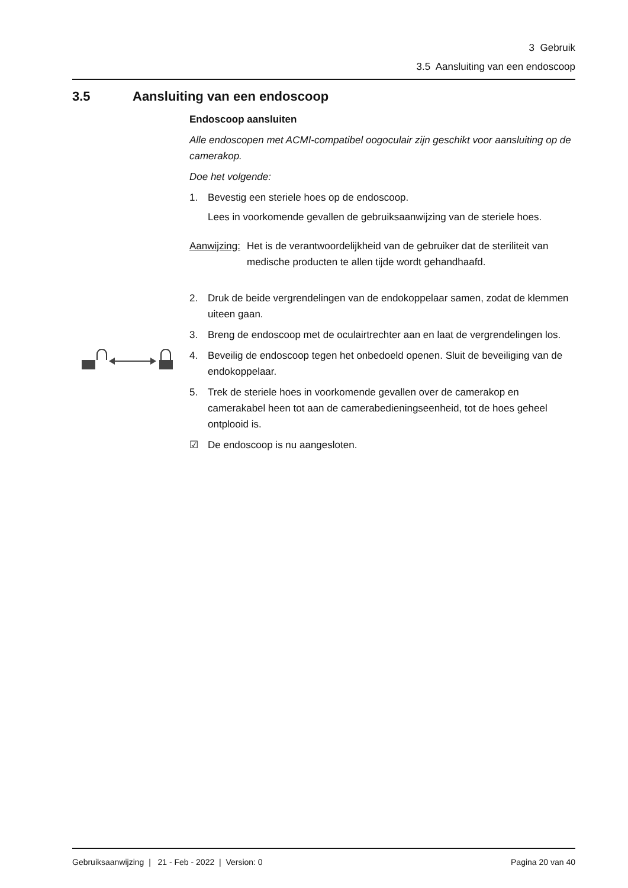3 Gebruik
3.5 Aansluiting van een endoscoop
3.5 Aansluiting van een endoscoop
Endoscoop aansluiten
Alle endoscopen met ACMI-compatibel oogoculair zijn geschikt voor aansluiting op de camerakop.
Doe het volgende:
1. Bevestig een steriele hoes op de endoscoop.
Lees in voorkomende gevallen de gebruiksaanwijzing van de steriele hoes.
Aanwijzing:
Het is de verantwoordelijkheid van de gebruiker dat de steriliteit van medische producten te allen tijde wordt gehandhaafd.
2. Druk de beide vergrendelingen van de endokoppelaar samen, zodat de klemmen uiteen gaan.
3. Breng de endoscoop met de oculairtrechter aan en laat de vergrendelingen los.
4. Beveilig de endoscoop tegen het onbedoeld openen. Sluit de beveiliging van de endokoppelaar.
5. Trek de steriele hoes in voorkomende gevallen over de camerakop en camerakabel heen tot aan de camerabedieningseenheid, tot de hoes geheel ontplooid is.
☑ De endoscoop is nu aangesloten.
Gebruiksaanwijzing | 21 - Feb - 2022 | Version: 0 Pagina 20 van 40